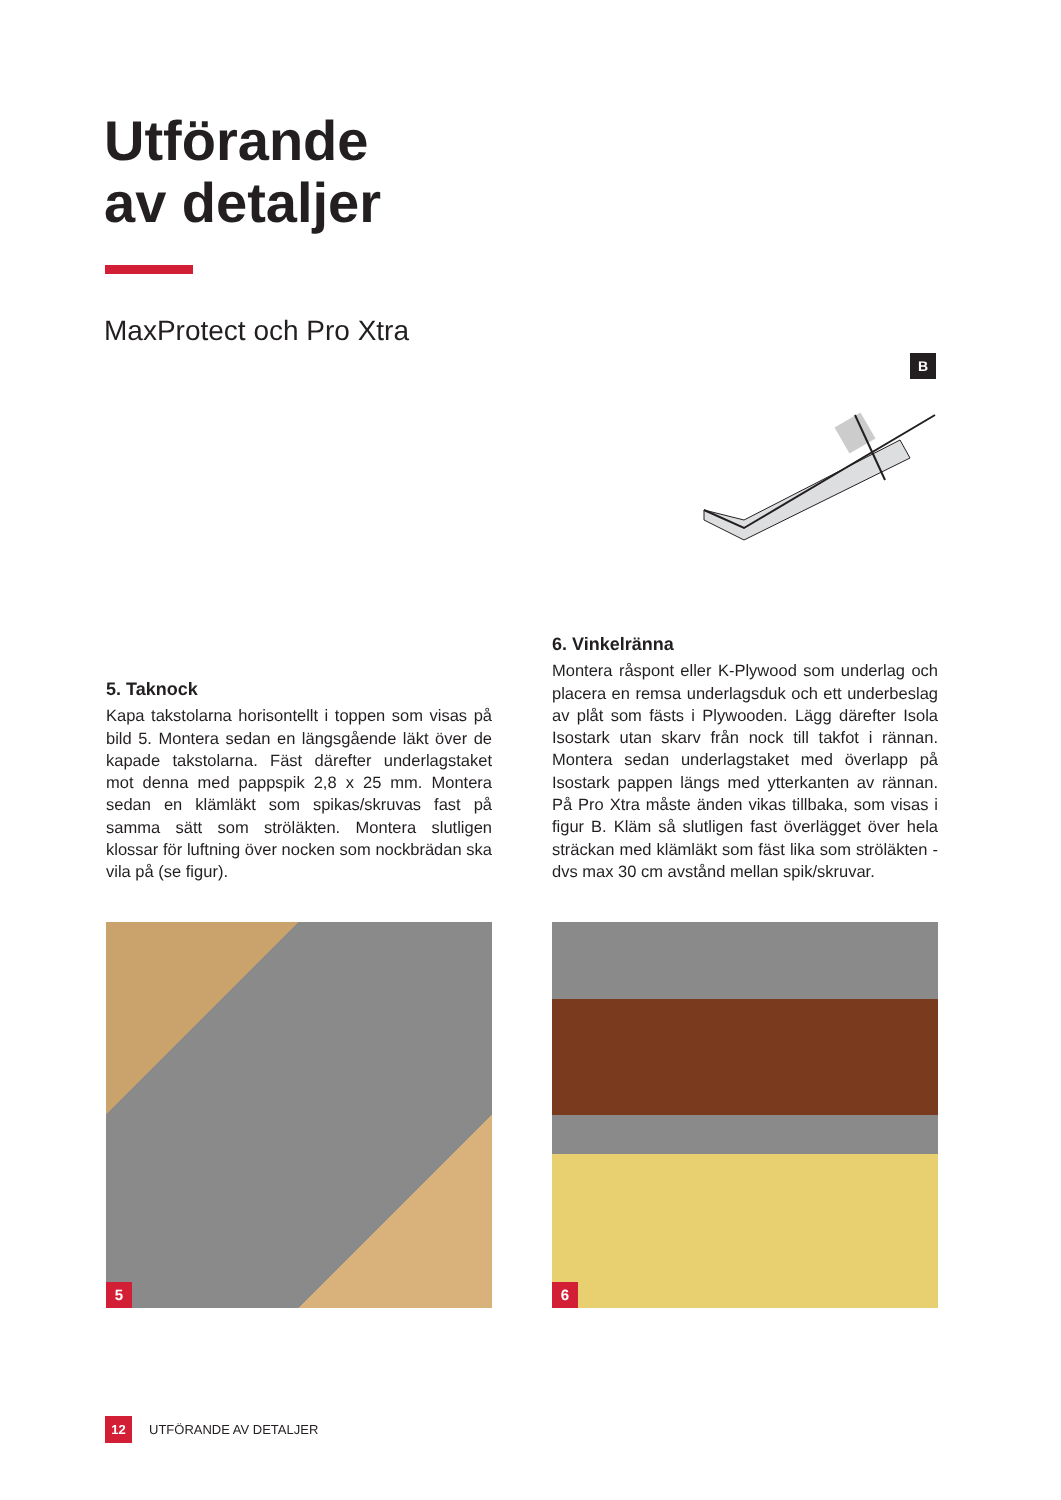Utförande
av detaljer
MaxProtect och Pro Xtra
B
5. Taknock
Kapa takstolarna horisontellt i toppen som visas på bild 5. Montera sedan en längsgående läkt över de kapade takstolarna. Fäst därefter underlagstaket mot denna med pappspik 2,8 x 25 mm. Montera sedan en klämläkt som spikas/skruvas fast på samma sätt som ströläkten. Montera slutligen klossar för luftning över nocken som nockbrädan ska vila på (se figur).
6. Vinkelränna
Montera råspont eller K-Plywood som underlag och placera en remsa underlagsduk och ett underbeslag av plåt som fästs i Plywooden. Lägg därefter Isola Isostark utan skarv från nock till takfot i rännan. Montera sedan underlagstaket med överlapp på Isostark pappen längs med ytterkanten av rännan. På Pro Xtra måste änden vikas tillbaka, som visas i figur B. Kläm så slutligen fast överlägget över hela sträckan med klämläkt som fäst lika som ströläkten - dvs max 30 cm avstånd mellan spik/skruvar.
5 6
12 UTFÖRANDE AV DETALJER